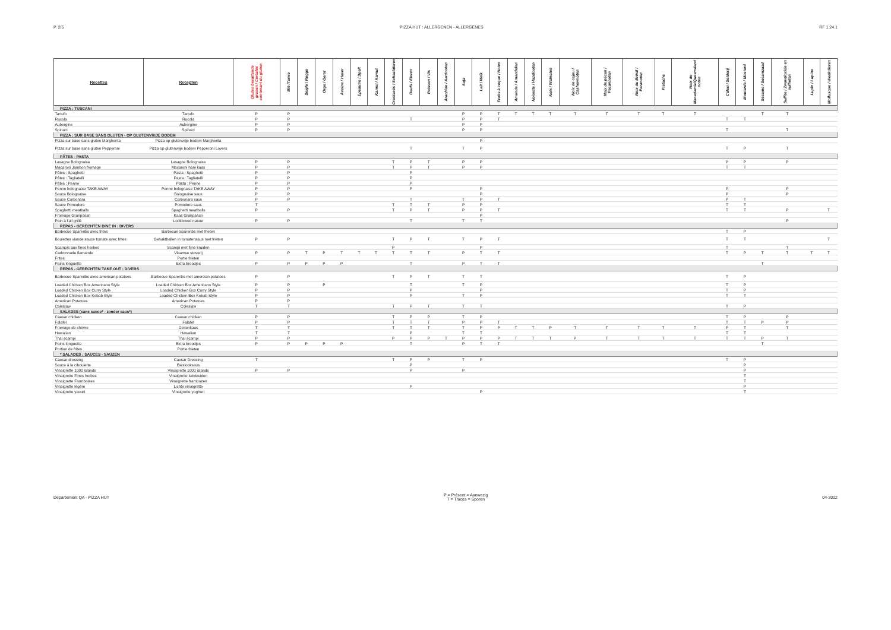P. 2/5 PIZZA HUT : ALLERGENEN - ALLERGÈNES
RF 1.24.1
| Recettes | Recepten | Gluten bevattende granen / Céréales contenant du gluten | Blé /Tarwe | Seigle / Rogge | Orge / Gerst | Avoine / Haver | Epeautre / Spelt | Kamut / Kamut | Crustacés / Schaaldieren | Oeufs / Eieren | Poisson / Vis | Arachide / Aardnoten | Soja | Lait / Melk | Fruits à coque / Noten | Amande / Amandelen | Noisette / Hazelnoten | Noix / Walnoten | Noix de cajou / Cashewnoten | Noix de pécan / Pecannoten | Noix du Brésil / Paranoten | Pistache | Noix de Macadamia/Queensland noten | Céleri / Selderij | Moutarde / Mosterd | Sésame / Sesamzaad | Sulfite / Zwaveloxide en sulfieten | Lupin / Lupine | Mollusque / Weekdieren |
| --- | --- | --- | --- | --- | --- | --- | --- | --- | --- | --- | --- | --- | --- | --- | --- | --- | --- | --- | --- | --- | --- | --- | --- | --- | --- | --- | --- | --- | --- |
| PIZZA : TUSCANI | | | | | | | | | | | | | | | | | | | | | | | | | | | | | |
| Tartufo | Tartufo | P | P | | | | | | | | | | P | P | T | T | T | T | T | T | T | T | T | | | T | T | | |
| Rucola | Rucola | P | P | | | | | | | T | | | P | P | T | | | | | | | | | T | T | | | | |
| Aubergine | Aubergine | P | P | | | | | | | | | | P | P | | | | | | | | | | | | | | | |
| Spinaci | Spinaci | P | P | | | | | | | | | | P | P | | | | | | | | | | T | | | T | | |
| PIZZA : SUR BASE SANS GLUTEN - OP GLUTENVRIJE BODEM | | | | | | | | | | | | | | | | | | | | | | | | | | | | | |
| Pizza sur base sans gluten Margherita | Pizza op glutenvrije bodem Margherita | | | | | | | | | | | | | P | | | | | | | | | | | | | | | |
| Pizza sur base sans gluten Pepperoni | Pizza op glutenvrije bodem Pepperoni Lovers | | | | | | | | | T | | | T | P | | | | | | | | | | T | P | | T | | |
| PÂTES - PASTA | | | | | | | | | | | | | | | | | | | | | | | | | | | | | |
| Lasagne Bolognaise | Lasagne Bolognaise | P | P | | | | | | T | P | T | | P | P | | | | | | | | | | P | P | | P | | |
| Macaroni Jambon fromage | Macaroni ham kaas | P | P | | | | | | T | P | T | | P | P | | | | | | | | | | T | T | | | | |
| Pâtes : Spaghetti | Pasta : Spaghetti | P | P | | | | | | | P | | | | | | | | | | | | | | | | | | | |
| Pâtes : Tagliatelli | Pasta : Tagliatelli | P | P | | | | | | | P | | | | | | | | | | | | | | | | | | | |
| Pâtes : Penne | Pasta : Penne | P | P | | | | | | | P | | | | | | | | | | | | | | | | | | | |
| Penne bolognaise TAKE AWAY | Penne bolognaise TAKE AWAY | P | P | | | | | | | P | | | | P | | | | | | | | | | P | | | P | | |
| Sauce Bolognaise | Bolognaise saus | P | P | | | | | | | | | | | P | | | | | | | | | | P | | | P | | |
| Sauce Carbonara | Carbonara saus | P | P | | | | | | | T | | | T | P | T | | | | | | | | | P | T | | | | |
| Sauce Pomodore | Pomodore saus | T | | | | | | | T | T | T | | P | P | | | | | | | | | | T | T | | | | |
| Spaghetti meatballs | Spaghetti meatballs | P | P | | | | | | T | P | T | | P | P | T | | | | | | | | | T | T | | P | | T |
| Fromage Granpasan | Kaas Granpasan | | | | | | | | | | | | | P | | | | | | | | | | | | | | | |
| Pain à l'ail grillé | Lookbrood natuur | P | P | | | | | | | T | | | T | T | | | | | | | | | | | | | P | | |
| REPAS - GERECHTEN DINE IN : DIVERS | | | | | | | | | | | | | | | | | | | | | | | | | | | | | |
| Barbecue Spareribs avec frites | Barbecue Spareribs met frieten | | | | | | | | | | | | | | | | | | | | | | | T | P | | | | |
| Boulettes viande sauce tomate avec frites | Gehaktballen in tomatensaus met frieten | P | P | | | | | | T | P | T | | T | P | T | | | | | | | | | T | T | | | | T |
| Scampis aux fines herbes | Scampi met fijne kruiden | | | | | | | | P | | | | | P | | | | | | | | | | T | | | T | | |
| Carbonnade flamande | Vlaamse stoverij | P | P | T | P | T | T | T | T | T | T | | P | T | T | | | | | | | | | T | P | T | T | T | T |
| Frites | Portie frieten | | | | | | | | | | | | | | | | | | | | | | | | | | | | |
| Pains longuette | Extra broodjes | P | P | P | P | P | | | | T | | | P | T | T | | | | | | | | | | | T | | | |
| REPAS - GERECHTEN TAKE OUT : DIVERS | | | | | | | | | | | | | | | | | | | | | | | | | | | | | |
| Barbecue Spareribs avec american potatoes | Barbecue Spareribs met amercian potatoes | P | P | | | | | | T | P | T | | T | T | | | | | | | | | | T | P | | | | |
| Loaded Chicken Box Americano Style | Loaded Chicken Box Americano Style | P | P | | P | | | | | T | | | T | P | | | | | | | | | | T | P | | | | |
| Loaded Chicken Box Curry Style | Loaded Chicken Box Curry Style | P | P | | | | | | | P | | | | P | | | | | | | | | | T | P | | | | |
| Loaded Chicken Box Kebab Style | Loaded Chicken Box Kebab Style | P | P | | | | | | | P | | | T | P | | | | | | | | | | T | T | | | | |
| American Potatoes | American Potatoes | P | P | | | | | | | | | | | | | | | | | | | | | | | | | | |
| Coleslaw | Coleslaw | T | T | | | | | | T | P | T | | T | T | | | | | | | | | | T | P | | | | |
| SALADES (sans sauce* - zonder saus*) | | | | | | | | | | | | | | | | | | | | | | | | | | | | | |
| Caesar chicken | Caesar chicken | P | P | | | | | | T | P | P | | T | P | | | | | | | | | | T | P | | P | | |
| Falafel | Falafel | P | P | | | | | | T | T | T | | P | P | T | | | | | | | | | T | T | P | P | | |
| Fromage de chèvre | Geitenkaas | T | T | | | | | | T | T | T | | T | P | P | T | T | P | T | T | T | T | T | P | T | | T | | |
| Hawaiian | Hawaiian | T | T | | | | | | | P | | | T | T | | | | | | | | | | T | T | | | | |
| Thai scampi | Thai scampi | P | P | | | | | | P | P | P | T | P | P | P | T | T | T | P | T | T | T | T | T | T | P | T | | |
| Pains longuette | Extra broodjes | P | P | P | P | P | | | | T | | | P | T | T | | | | | | | | | | | T | | | |
| Portion de frites | Portie frieten | | | | | | | | | | | | | | | | | | | | | | | | | | | | |
| * SALADES : SAUCES - SAUZEN | | | | | | | | | | | | | | | | | | | | | | | | | | | | | |
| Caesar dressing | Caesar Dressing | T | | | | | | | T | P | P | | T | P | | | | | | | | | | T | P | | | | |
| Sauce à la ciboulette | Bieslooksaus | | | | | | | | | P | | | | | | | | | | | | | | | P | | | | |
| Vinaigrette 1000 islands | Vinaigrette 1000 islands | P | P | | | | | | | P | | | P | | | | | | | | | | | | P | | | | |
| Vinaigrette Fines herbes | Vinaigrette tuinkruiden | | | | | | | | | | | | | | | | | | | | | | | | T | | | | |
| Vinaigrette Framboises | Vinaigrette frambozen | | | | | | | | | | | | | | | | | | | | | | | | T | | | | |
| Vinaigrette légère | Lichte vinaigrette | | | | | | | | | P | | | | | | | | | | | | | | | P | | | | |
| Vinaigrette yaourt | Vinaigrette yoghurt | | | | | | | | | | | | | P | | | | | | | | | | | T | | | | |
Departement QA - PIZZA HUT
P = Présent = Aanwezig
T = Traces = Sporen
04-2022